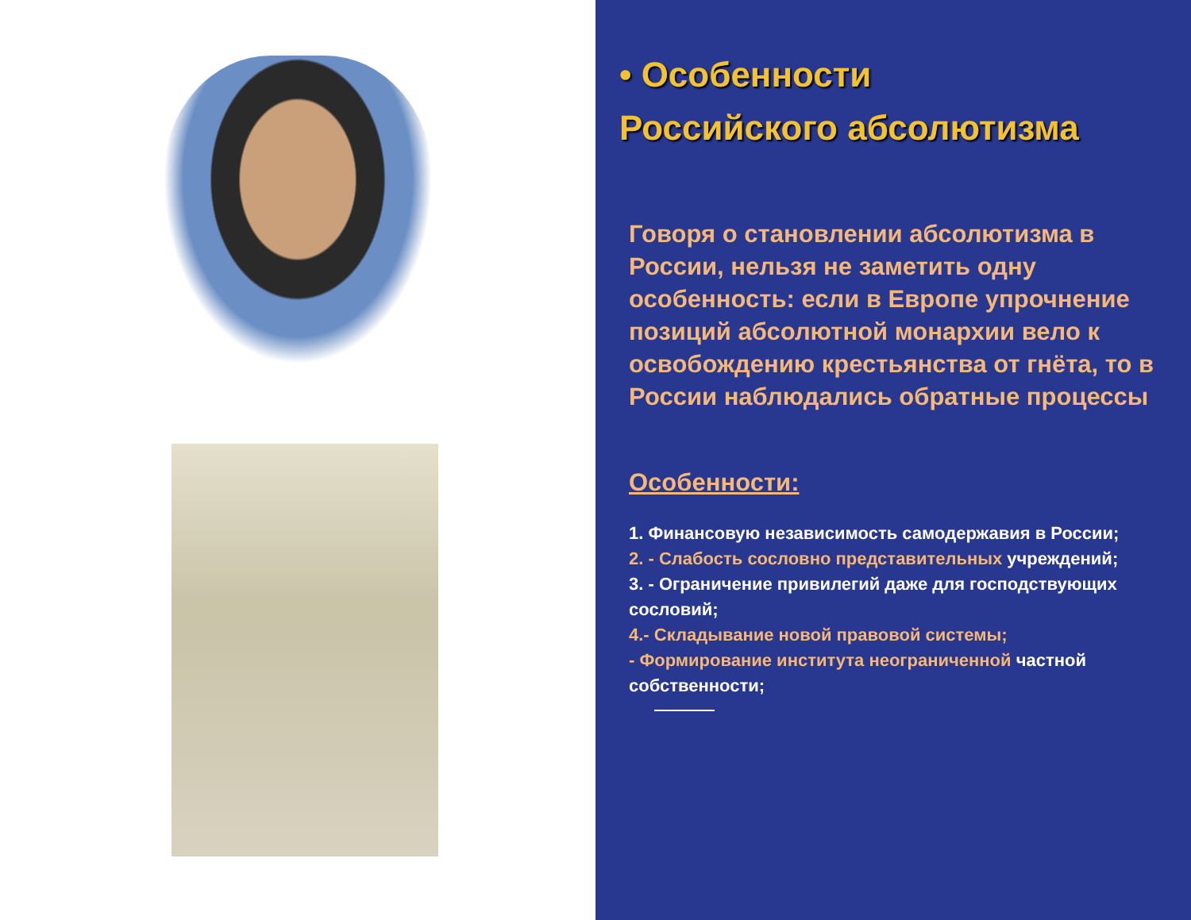• Особенности
Российского абсолютизма
Говоря о становлении абсолютизма в России, нельзя не заметить одну особенность: если в Европе упрочнение позиций абсолютной монархии вело к освобождению крестьянства от гнёта, то в России наблюдались обратные процессы
Особенности:
1. Финансовую независимость самодержавия в России;
2. - Слабость сословно представительных учреждений;
3. - Ограничение привилегий даже для господствующих сословий;
4.- Складывание новой правовой системы;
- Формирование института неограниченной частной собственности;